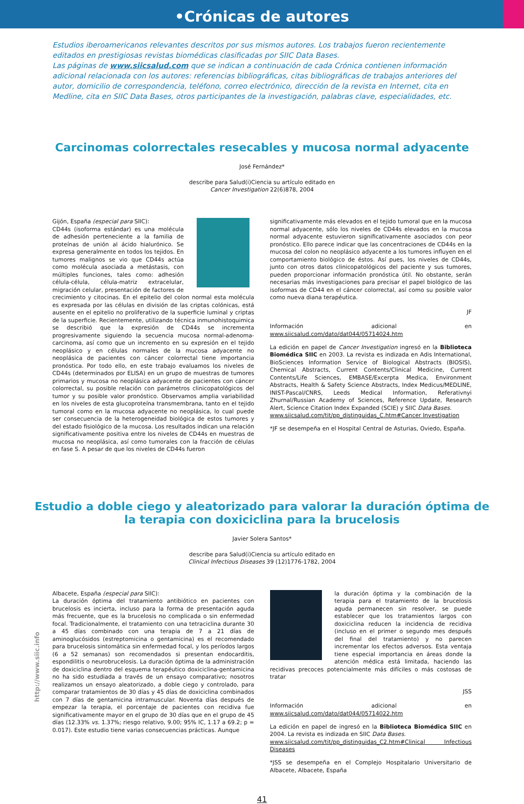•Crónicas de autores
Estudios iberoamericanos relevantes descritos por sus mismos autores. Los trabajos fueron recientemente editados en prestigiosas revistas biomédicas clasificadas por SIIC Data Bases.
Las páginas de www.siicsalud.com que se indican a continuación de cada Crónica contienen información adicional relacionada con los autores: referencias bibliográficas, citas bibliográficas de trabajos anteriores del autor, domicilio de correspondencia, teléfono, correo electrónico, dirección de la revista en Internet, cita en Medline, cita en SIIC Data Bases, otros participantes de la investigación, palabras clave, especialidades, etc.
Carcinomas colorrectales resecables y mucosa normal adyacente
José Fernández*
describe para Salud(i)Ciencia su artículo editado en
Cancer Investigation 22(6)878, 2004
Gijón, España (especial para SIIC):
CD44s (isoforma estándar) es una molécula de adhesión perteneciente a la familia de proteínas de unión al ácido hialurónico. Se expresa generalmente en todos los tejidos. En tumores malignos se vio que CD44s actúa como molécula asociada a metástasis, con múltiples funciones, tales como: adhesión célula-célula, célula-matriz extracelular, migración celular, presentación de factores de crecimiento y citocinas. En el epitelio del colon normal esta molécula es expresada por las células en división de las criptas colónicas, está ausente en el epitelio no proliferativo de la superficie luminal y criptas de la superficie. Recientemente, utilizando técnica inmunohistoquimica se describió que la expresión de CD44s se incrementa progresivamente siguiendo la secuencia mucosa normal-adenoma-carcinoma, así como que un incremento en su expresión en el tejido neoplásico y en células normales de la mucosa adyacente no neoplásica de pacientes con cáncer colorrectal tiene importancia pronóstica. Por todo ello, en este trabajo evaluamos los niveles de CD44s (determinados por ELISA) en un grupo de muestras de tumores primarios y mucosa no neoplásica adyacente de pacientes con cáncer colorrectal, su posible relación con parámetros clinicopatológicos del tumor y su posible valor pronóstico. Observamos amplia variabilidad en los niveles de esta glucoproteína transmembrana, tanto en el tejido tumoral como en la mucosa adyacente no neoplásica, lo cual puede ser consecuencia de la heterogeneidad biológica de estos tumores y del estado fisiológico de la mucosa. Los resultados indican una relación significativamente positiva entre los niveles de CD44s en muestras de mucosa no neoplásica, así como tumorales con la fracción de células en fase S. A pesar de que los niveles de CD44s fueron
significativamente más elevados en el tejido tumoral que en la mucosa normal adyacente, sólo los niveles de CD44s elevados en la mucosa normal adyacente estuvieron significativamente asociados con peor pronóstico. Ello parece indicar que las concentraciones de CD44s en la mucosa del colon no neoplásico adyacente a los tumores influyen en el comportamiento biológico de éstos. Así pues, los niveles de CD44s, junto con otros datos clinicopatológicos del paciente y sus tumores, pueden proporcionar información pronóstica útil. No obstante, serán necesarias más investigaciones para precisar el papel biológico de las isoformas de CD44 en el cáncer colorrectal, así como su posible valor como nueva diana terapéutica.
JF
Información adicional en www.siicsalud.com/dato/dat044/05714024.htm
La edición en papel de Cancer Investigation ingresó en la Biblioteca Biomédica SIIC en 2003. La revista es indizada en Adis International, BioSciences Information Service of Biological Abstracts (BIOSIS), Chemical Abstracts, Current Contents/Clinical Medicine, Current Contents/Life Sciences, EMBASE/Excerpta Medica, Environment Abstracts, Health & Safety Science Abstracts, Index Medicus/MEDLINE, INIST-Pascal/CNRS, Leeds Medical Information, Referativnyi Zhurnal/Russian Academy of Sciences, Reference Update, Research Alert, Science Citation Index Expanded (SCIE) y SIIC Data Bases.
www.siicsalud.com/tit/pp_distinguidas_C.htm#Cancer Investigation
*JF se desempeña en el Hospital Central de Asturias, Oviedo, España.
Estudio a doble ciego y aleatorizado para valorar la duración óptima de la terapia con doxiciclina para la brucelosis
Javier Solera Santos*
describe para Salud(i)Ciencia su artículo editado en
Clinical Infectious Diseases 39 (12)1776-1782, 2004
Albacete, España (especial para SIIC):
La duración óptima del tratamiento antibiótico en pacientes con brucelosis es incierta, incluso para la forma de presentación aguda más frecuente, que es la brucelosis no complicada o sin enfermedad focal. Tradicionalmente, el tratamiento con una tetraciclina durante 30 a 45 días combinado con una terapia de 7 a 21 días de aminoglucósidos (estreptomicina o gentamicina) es el recomendado para brucelosis sintomática sin enfermedad focal, y los períodos largos (6 a 52 semanas) son recomendados si presentan endocarditis, espondilitis o neurobrucelosis. La duración óptima de la administración de doxiciclina dentro del esquema terapéutico doxiciclina-gentamicina no ha sido estudiada a través de un ensayo comparativo; nosotros realizamos un ensayo aleatorizado, a doble ciego y controlado, para comparar tratamientos de 30 días y 45 días de doxiciclina combinados con 7 días de gentamicina intramuscular. Noventa días después de empezar la terapia, el porcentaje de pacientes con recidiva fue significativamente mayor en el grupo de 30 días que en el grupo de 45 días (12.33% vs. 1.37%; riesgo relativo, 9.00; 95% IC, 1.17 a 69.2; p = 0.017). Este estudio tiene varias consecuencias prácticas. Aunque
la duración óptima y la combinación de la terapia para el tratamiento de la brucelosis aguda permanecen sin resolver, se puede establecer que los tratamientos largos con doxiciclina reducen la incidencia de recidiva (incluso en el primer o segundo mes después del final del tratamiento) y no parecen incrementar los efectos adversos. Esta ventaja tiene especial importancia en áreas donde la atención médica está limitada, haciendo las recidivas precoces potencialmente más difíciles o más costosas de tratar
JSS
Información adicional en www.siicsalud.com/dato/dat044/05714022.htm
La edición en papel de ingresó en la Biblioteca Biomédica SIIC en 2004. La revista es indizada en SIIC Data Bases.
www.siicsalud.com/tit/pp_distinguidas_C2.htm#Clinical Infectious Diseases
*JSS se desempeña en el Complejo Hospitalario Universitario de Albacete, Albacete, España
http://www.siic.info
41